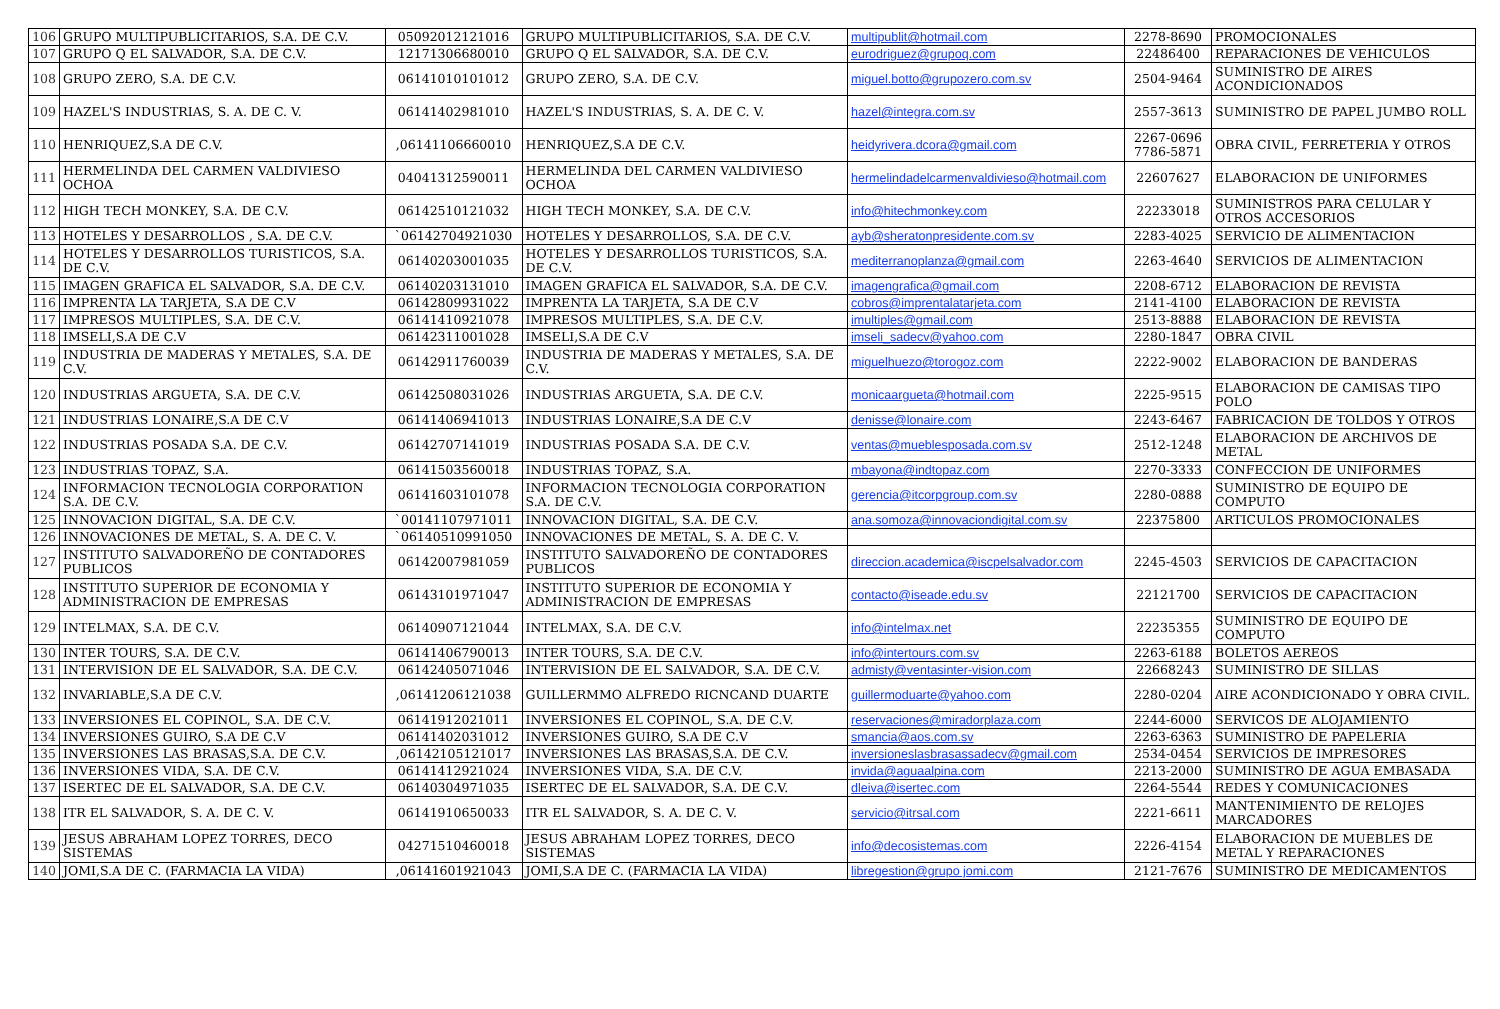| 106 | GRUPO MULTIPUBLICITARIOS, S.A. DE C.V. | 05092012121016 | GRUPO MULTIPUBLICITARIOS, S.A. DE C.V. | multipublit@hotmail.com | 2278-8690 | PROMOCIONALES |
| 107 | GRUPO Q EL SALVADOR, S.A. DE C.V. | 12171306680010 | GRUPO Q EL SALVADOR, S.A. DE C.V. | eurodriguez@grupoq.com | 22486400 | REPARACIONES DE VEHICULOS |
| 108 | GRUPO ZERO, S.A. DE C.V. | 06141010101012 | GRUPO ZERO, S.A. DE C.V. | miguel.botto@grupozero.com.sv | 2504-9464 | SUMINISTRO DE AIRES ACONDICIONADOS |
| 109 | HAZEL'S INDUSTRIAS, S. A. DE C. V. | 06141402981010 | HAZEL'S INDUSTRIAS, S. A. DE C. V. | hazel@integra.com.sv | 2557-3613 | SUMINISTRO DE PAPEL JUMBO ROLL |
| 110 | HENRIQUEZ,S.A DE C.V. | ,06141106660010 | HENRIQUEZ,S.A DE C.V. | heidyrivera.dcora@gmail.com | 2267-0696 7786-5871 | OBRA CIVIL, FERRETERIA Y OTROS |
| 111 | HERMELINDA DEL CARMEN VALDIVIESO OCHOA | 04041312590011 | HERMELINDA DEL CARMEN VALDIVIESO OCHOA | hermelindadelcarmenvaldivieso@hotmail.com | 22607627 | ELABORACION DE UNIFORMES |
| 112 | HIGH TECH MONKEY, S.A. DE C.V. | 06142510121032 | HIGH TECH MONKEY, S.A. DE C.V. | info@hitechmonkey.com | 22233018 | SUMINISTROS PARA CELULAR Y OTROS ACCESORIOS |
| 113 | HOTELES Y DESARROLLOS , S.A. DE C.V. | `06142704921030 | HOTELES Y DESARROLLOS, S.A. DE C.V. | ayb@sheratonpresidente.com.sv | 2283-4025 | SERVICIO DE ALIMENTACION |
| 114 | HOTELES Y DESARROLLOS TURISTICOS, S.A. DE C.V. | 06140203001035 | HOTELES Y DESARROLLOS TURISTICOS, S.A. DE C.V. | mediterranoplanza@gmail.com | 2263-4640 | SERVICIOS DE ALIMENTACION |
| 115 | IMAGEN GRAFICA EL SALVADOR, S.A. DE C.V. | 06140203131010 | IMAGEN GRAFICA EL SALVADOR, S.A. DE C.V. | imagengrafica@gmail.com | 2208-6712 | ELABORACION DE REVISTA |
| 116 | IMPRENTA LA TARJETA, S.A DE C.V | 06142809931022 | IMPRENTA LA TARJETA, S.A DE C.V | cobros@imprentalatarjeta.com | 2141-4100 | ELABORACION DE REVISTA |
| 117 | IMPRESOS MULTIPLES, S.A. DE C.V. | 06141410921078 | IMPRESOS MULTIPLES, S.A. DE C.V. | imultiples@gmail.com | 2513-8888 | ELABORACION DE REVISTA |
| 118 | IMSELI,S.A DE C.V | 06142311001028 | IMSELI,S.A DE C.V | imseli_sadecv@yahoo.com | 2280-1847 | OBRA CIVIL |
| 119 | INDUSTRIA DE MADERAS Y METALES, S.A. DE C.V. | 06142911760039 | INDUSTRIA DE MADERAS Y METALES, S.A. DE C.V. | miguelhuezo@torogoz.com | 2222-9002 | ELABORACION DE BANDERAS |
| 120 | INDUSTRIAS ARGUETA, S.A. DE C.V. | 06142508031026 | INDUSTRIAS ARGUETA, S.A. DE C.V. | monicaargueta@hotmail.com | 2225-9515 | ELABORACION DE CAMISAS TIPO POLO |
| 121 | INDUSTRIAS LONAIRE,S.A DE C.V | 06141406941013 | INDUSTRIAS LONAIRE,S.A DE C.V | denisse@lonaire.com | 2243-6467 | FABRICACION DE TOLDOS Y OTROS |
| 122 | INDUSTRIAS POSADA S.A. DE C.V. | 06142707141019 | INDUSTRIAS POSADA S.A. DE C.V. | ventas@mueblesposada.com.sv | 2512-1248 | ELABORACION DE ARCHIVOS DE METAL |
| 123 | INDUSTRIAS TOPAZ, S.A. | 06141503560018 | INDUSTRIAS TOPAZ, S.A. | mbayona@indtopaz.com | 2270-3333 | CONFECCION DE UNIFORMES |
| 124 | INFORMACION TECNOLOGIA CORPORATION S.A. DE C.V. | 06141603101078 | INFORMACION TECNOLOGIA CORPORATION S.A. DE C.V. | gerencia@itcorpgroup.com.sv | 2280-0888 | SUMINISTRO DE EQUIPO DE COMPUTO |
| 125 | INNOVACION DIGITAL, S.A. DE C.V. | `00141107971011 | INNOVACION DIGITAL, S.A. DE C.V. | ana.somoza@innovaciondigital.com.sv | 22375800 | ARTICULOS PROMOCIONALES |
| 126 | INNOVACIONES DE METAL, S. A. DE C. V. | `06140510991050 | INNOVACIONES DE METAL, S. A. DE C. V. | | | |
| 127 | INSTITUTO SALVADOREÑO DE CONTADORES PUBLICOS | 06142007981059 | INSTITUTO SALVADOREÑO DE CONTADORES PUBLICOS | direccion.academica@iscpelsalvador.com | 2245-4503 | SERVICIOS DE CAPACITACION |
| 128 | INSTITUTO SUPERIOR DE ECONOMIA Y ADMINISTRACION DE EMPRESAS | 06143101971047 | INSTITUTO SUPERIOR DE ECONOMIA Y ADMINISTRACION DE EMPRESAS | contacto@iseade.edu.sv | 22121700 | SERVICIOS DE CAPACITACION |
| 129 | INTELMAX, S.A. DE C.V. | 06140907121044 | INTELMAX, S.A. DE C.V. | info@intelmax.net | 22235355 | SUMINISTRO DE EQUIPO DE COMPUTO |
| 130 | INTER TOURS, S.A. DE C.V. | 06141406790013 | INTER TOURS, S.A. DE C.V. | info@intertours.com.sv | 2263-6188 | BOLETOS AEREOS |
| 131 | INTERVISION DE EL SALVADOR, S.A. DE C.V. | 06142405071046 | INTERVISION DE EL SALVADOR, S.A. DE C.V. | admisty@ventasinter-vision.com | 22668243 | SUMINISTRO DE SILLAS |
| 132 | INVARIABLE,S.A DE C.V. | ,06141206121038 | GUILLERMMO ALFREDO RICNCAND DUARTE | guillermoduarte@yahoo.com | 2280-0204 | AIRE ACONDICIONADO Y OBRA CIVIL. |
| 133 | INVERSIONES EL COPINOL, S.A. DE C.V. | 06141912021011 | INVERSIONES EL COPINOL, S.A. DE C.V. | reservaciones@miradorplaza.com | 2244-6000 | SERVICOS DE ALOJAMIENTO |
| 134 | INVERSIONES GUIRO, S.A DE C.V | 06141402031012 | INVERSIONES GUIRO, S.A DE C.V | smancia@aos.com.sv | 2263-6363 | SUMINISTRO DE PAPELERIA |
| 135 | INVERSIONES LAS BRASAS,S.A. DE C.V. | ,06142105121017 | INVERSIONES LAS BRASAS,S.A. DE C.V. | inversioneslasbrasassadecv@gmail.com | 2534-0454 | SERVICIOS DE IMPRESORES |
| 136 | INVERSIONES VIDA, S.A. DE C.V. | 06141412921024 | INVERSIONES VIDA, S.A. DE C.V. | invida@aguaalpina.com | 2213-2000 | SUMINISTRO DE AGUA EMBASADA |
| 137 | ISERTEC DE EL SALVADOR, S.A. DE C.V. | 06140304971035 | ISERTEC DE EL SALVADOR, S.A. DE C.V. | dleiva@isertec.com | 2264-5544 | REDES Y COMUNICACIONES |
| 138 | ITR EL SALVADOR, S. A. DE C. V. | 06141910650033 | ITR EL SALVADOR, S. A. DE C. V. | servicio@itrsal.com | 2221-6611 | MANTENIMIENTO DE RELOJES MARCADORES |
| 139 | JESUS ABRAHAM LOPEZ TORRES, DECO SISTEMAS | 04271510460018 | JESUS ABRAHAM LOPEZ TORRES, DECO SISTEMAS | info@decosistemas.com | 2226-4154 | ELABORACION DE MUEBLES DE METAL Y REPARACIONES |
| 140 | JOMI,S.A DE C. (FARMACIA LA VIDA) | ,06141601921043 | JOMI,S.A DE C. (FARMACIA LA VIDA) | libregestion@grupo jomi.com | 2121-7676 | SUMINISTRO DE MEDICAMENTOS |